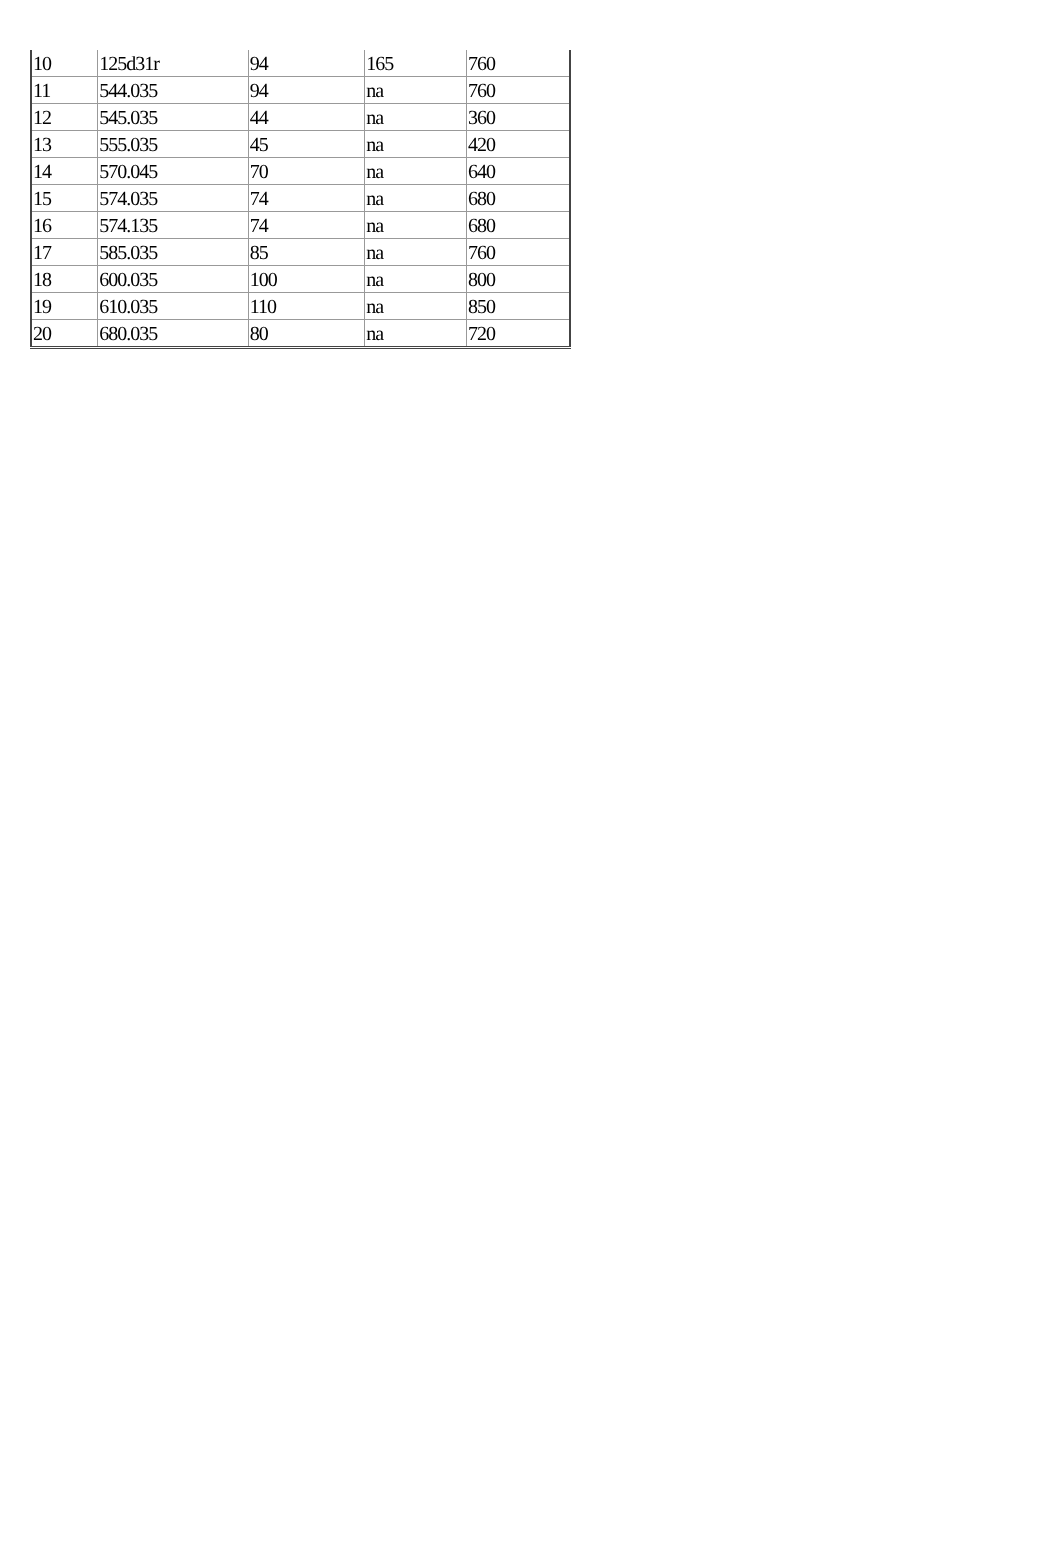| 10 | 125d31r | 94 | 165 | 760 |
| 11 | 544.035 | 94 | na | 760 |
| 12 | 545.035 | 44 | na | 360 |
| 13 | 555.035 | 45 | na | 420 |
| 14 | 570.045 | 70 | na | 640 |
| 15 | 574.035 | 74 | na | 680 |
| 16 | 574.135 | 74 | na | 680 |
| 17 | 585.035 | 85 | na | 760 |
| 18 | 600.035 | 100 | na | 800 |
| 19 | 610.035 | 110 | na | 850 |
| 20 | 680.035 | 80 | na | 720 |